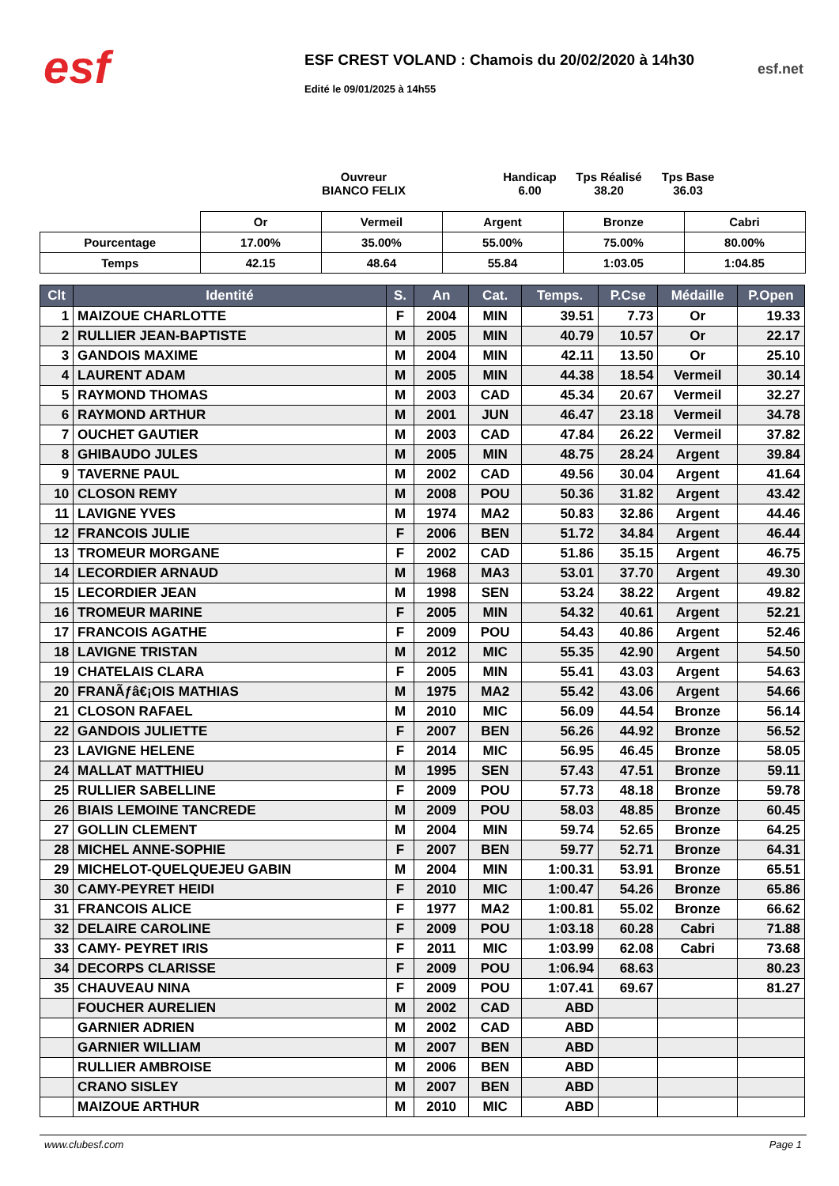esf
ESF CREST VOLAND : Chamois du 20/02/2020 à 14h30
Edité le 09/01/2025 à 14h55
esf.net
Ouvreur
BIANCO FELIX
Handicap
6.00
Tps Réalisé
38.20
Tps Base
36.03
| | Or | Vermeil | Argent | Bronze | Cabri |
| Pourcentage | 17.00% | 35.00% | 55.00% | 75.00% | 80.00% |
| Temps | 42.15 | 48.64 | 55.84 | 1:03.05 | 1:04.85 |
| Clt | Identité | S. | An | Cat. | Temps. | P.Cse | Médaille | P.Open |
| --- | --- | --- | --- | --- | --- | --- | --- | --- |
| 1 | MAIZOUE CHARLOTTE | F | 2004 | MIN | 39.51 | 7.73 | Or | 19.33 |
| 2 | RULLIER JEAN-BAPTISTE | M | 2005 | MIN | 40.79 | 10.57 | Or | 22.17 |
| 3 | GANDOIS MAXIME | M | 2004 | MIN | 42.11 | 13.50 | Or | 25.10 |
| 4 | LAURENT ADAM | M | 2005 | MIN | 44.38 | 18.54 | Vermeil | 30.14 |
| 5 | RAYMOND THOMAS | M | 2003 | CAD | 45.34 | 20.67 | Vermeil | 32.27 |
| 6 | RAYMOND ARTHUR | M | 2001 | JUN | 46.47 | 23.18 | Vermeil | 34.78 |
| 7 | OUCHET GAUTIER | M | 2003 | CAD | 47.84 | 26.22 | Vermeil | 37.82 |
| 8 | GHIBAUDO JULES | M | 2005 | MIN | 48.75 | 28.24 | Argent | 39.84 |
| 9 | TAVERNE PAUL | M | 2002 | CAD | 49.56 | 30.04 | Argent | 41.64 |
| 10 | CLOSON REMY | M | 2008 | POU | 50.36 | 31.82 | Argent | 43.42 |
| 11 | LAVIGNE YVES | M | 1974 | MA2 | 50.83 | 32.86 | Argent | 44.46 |
| 12 | FRANCOIS JULIE | F | 2006 | BEN | 51.72 | 34.84 | Argent | 46.44 |
| 13 | TROMEUR MORGANE | F | 2002 | CAD | 51.86 | 35.15 | Argent | 46.75 |
| 14 | LECORDIER ARNAUD | M | 1968 | MA3 | 53.01 | 37.70 | Argent | 49.30 |
| 15 | LECORDIER JEAN | M | 1998 | SEN | 53.24 | 38.22 | Argent | 49.82 |
| 16 | TROMEUR MARINE | F | 2005 | MIN | 54.32 | 40.61 | Argent | 52.21 |
| 17 | FRANCOIS AGATHE | F | 2009 | POU | 54.43 | 40.86 | Argent | 52.46 |
| 18 | LAVIGNE TRISTAN | M | 2012 | MIC | 55.35 | 42.90 | Argent | 54.50 |
| 19 | CHATELAIS CLARA | F | 2005 | MIN | 55.41 | 43.03 | Argent | 54.63 |
| 20 | FRANÃƒâ€¡OIS MATHIAS | M | 1975 | MA2 | 55.42 | 43.06 | Argent | 54.66 |
| 21 | CLOSON RAFAEL | M | 2010 | MIC | 56.09 | 44.54 | Bronze | 56.14 |
| 22 | GANDOIS JULIETTE | F | 2007 | BEN | 56.26 | 44.92 | Bronze | 56.52 |
| 23 | LAVIGNE HELENE | F | 2014 | MIC | 56.95 | 46.45 | Bronze | 58.05 |
| 24 | MALLAT MATTHIEU | M | 1995 | SEN | 57.43 | 47.51 | Bronze | 59.11 |
| 25 | RULLIER SABELLINE | F | 2009 | POU | 57.73 | 48.18 | Bronze | 59.78 |
| 26 | BIAIS LEMOINE TANCREDE | M | 2009 | POU | 58.03 | 48.85 | Bronze | 60.45 |
| 27 | GOLLIN CLEMENT | M | 2004 | MIN | 59.74 | 52.65 | Bronze | 64.25 |
| 28 | MICHEL ANNE-SOPHIE | F | 2007 | BEN | 59.77 | 52.71 | Bronze | 64.31 |
| 29 | MICHELOT-QUELQUEJEU GABIN | M | 2004 | MIN | 1:00.31 | 53.91 | Bronze | 65.51 |
| 30 | CAMY-PEYRET HEIDI | F | 2010 | MIC | 1:00.47 | 54.26 | Bronze | 65.86 |
| 31 | FRANCOIS ALICE | F | 1977 | MA2 | 1:00.81 | 55.02 | Bronze | 66.62 |
| 32 | DELAIRE CAROLINE | F | 2009 | POU | 1:03.18 | 60.28 | Cabri | 71.88 |
| 33 | CAMY- PEYRET IRIS | F | 2011 | MIC | 1:03.99 | 62.08 | Cabri | 73.68 |
| 34 | DECORPS CLARISSE | F | 2009 | POU | 1:06.94 | 68.63 | | 80.23 |
| 35 | CHAUVEAU NINA | F | 2009 | POU | 1:07.41 | 69.67 | | 81.27 |
| | FOUCHER AURELIEN | M | 2002 | CAD | ABD | | | |
| | GARNIER ADRIEN | M | 2002 | CAD | ABD | | | |
| | GARNIER WILLIAM | M | 2007 | BEN | ABD | | | |
| | RULLIER AMBROISE | M | 2006 | BEN | ABD | | | |
| | CRANO SISLEY | M | 2007 | BEN | ABD | | | |
| | MAIZOUE ARTHUR | M | 2010 | MIC | ABD | | | |
www.clubesf.com Page 1